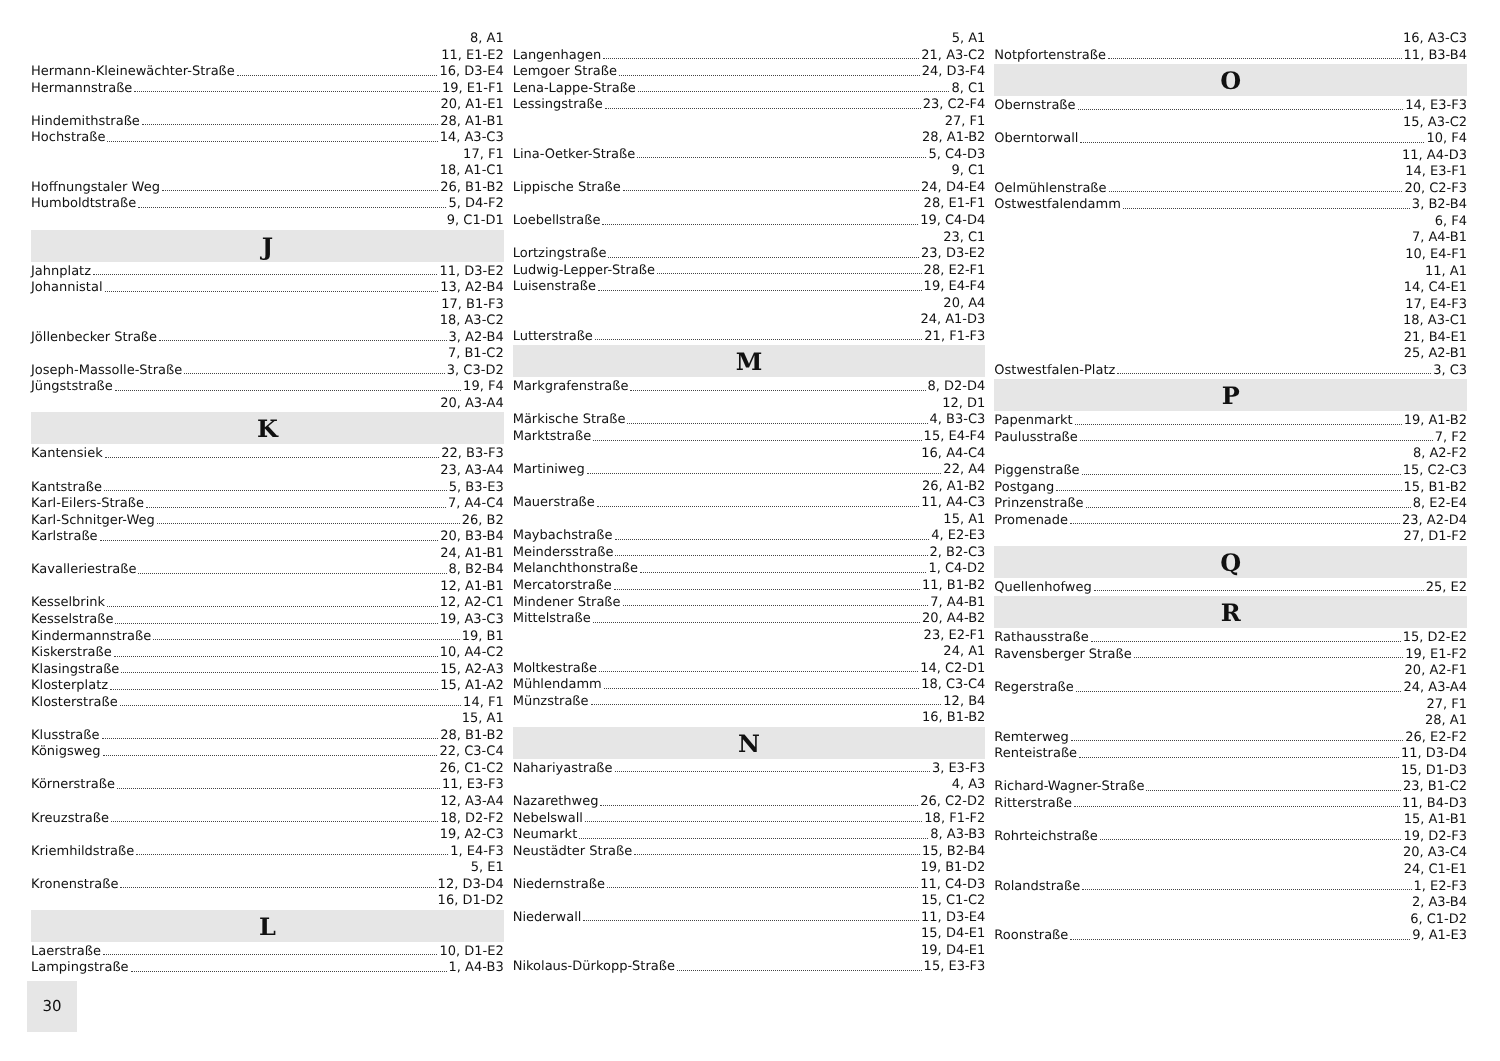8, A1
11, E1-E2
Hermann-Kleinewächter-Straße 16, D3-E4
Hermannstraße 19, E1-F1
20, A1-E1
Hindemithstraße 28, A1-B1
Hochstraße 14, A3-C3
17, F1
18, A1-C1
Hoffnungstaler Weg 26, B1-B2
Humboldtstraße 5, D4-F2
9, C1-D1
J
Jahnplatz 11, D3-E2
Johannistal 13, A2-B4
17, B1-F3
18, A3-C2
Jöllenbecker Straße 3, A2-B4
7, B1-C2
Joseph-Massolle-Straße 3, C3-D2
Jüngststraße 19, F4
20, A3-A4
K
Kantensiek 22, B3-F3
23, A3-A4
Kantstraße 5, B3-E3
Karl-Eilers-Straße 7, A4-C4
Karl-Schnitger-Weg 26, B2
Karlstraße 20, B3-B4
24, A1-B1
Kavalleriestraße 8, B2-B4
12, A1-B1
Kesselbrink 12, A2-C1
Kesselstraße 19, A3-C3
Kindermannstraße 19, B1
Kiskerstraße 10, A4-C2
Klasingstraße 15, A2-A3
Klosterplatz 15, A1-A2
Klosterstraße 14, F1
15, A1
Klusstraße 28, B1-B2
Königsweg 22, C3-C4
26, C1-C2
Körnerstraße 11, E3-F3
12, A3-A4
Kreuzstraße 18, D2-F2
19, A2-C3
Kriemhildstraße 1, E4-F3
5, E1
Kronenstraße 12, D3-D4
16, D1-D2
L
Laerstraße 10, D1-E2
Lampingstraße 1, A4-B3
5, A1
Langenhagen 21, A3-C2
Lemgoer Straße 24, D3-F4
Lena-Lappe-Straße 8, C1
Lessingstraße 23, C2-F4
27, F1
28, A1-B2
Lina-Oetker-Straße 5, C4-D3
9, C1
Lippische Straße 24, D4-E4
28, E1-F1
Loebellstraße 19, C4-D4
23, C1
Lortzingstraße 23, D3-E2
Ludwig-Lepper-Straße 28, E2-F1
Luisenstraße 19, E4-F4
20, A4
24, A1-D3
Lutterstraße 21, F1-F3
M
Markgrafenstraße 8, D2-D4
12, D1
Märkische Straße 4, B3-C3
Marktstraße 15, E4-F4
16, A4-C4
Martiniweg 22, A4
26, A1-B2
Mauerstraße 11, A4-C3
15, A1
Maybachstraße 4, E2-E3
Meindersstraße 2, B2-C3
Melanchthonstraße 1, C4-D2
Mercatorstraße 11, B1-B2
Mindener Straße 7, A4-B1
Mittelstraße 20, A4-B2
23, E2-F1
24, A1
Moltkestraße 14, C2-D1
Mühlendamm 18, C3-C4
Münzstraße 12, B4
16, B1-B2
N
Nahariyastraße 3, E3-F3
4, A3
Nazarethweg 26, C2-D2
Nebelswall 18, F1-F2
Neumarkt 8, A3-B3
Neustädter Straße 15, B2-B4
19, B1-D2
Niedernstraße 11, C4-D3
15, C1-C2
Niederwall 11, D3-E4
15, D4-E1
19, D4-E1
Nikolaus-Dürkopp-Straße 15, E3-F3
16, A3-C3
Notpfortenstraße 11, B3-B4
O
Obernstraße 14, E3-F3
15, A3-C2
Oberntorwall 10, F4
11, A4-D3
14, E3-F1
Oelmühlenstraße 20, C2-F3
Ostwestfalendamm 3, B2-B4
6, F4
7, A4-B1
10, E4-F1
11, A1
14, C4-E1
17, E4-F3
18, A3-C1
21, B4-E1
25, A2-B1
Ostwestfalen-Platz 3, C3
P
Papenmarkt 19, A1-B2
Paulusstraße 7, F2
8, A2-F2
Piggenstraße 15, C2-C3
Postgang 15, B1-B2
Prinzenstraße 8, E2-E4
Promenade 23, A2-D4
27, D1-F2
Q
Quellenhofweg 25, E2
R
Rathausstraße 15, D2-E2
Ravensberger Straße 19, E1-F2
20, A2-F1
Regerstraße 24, A3-A4
27, F1
28, A1
Remterweg 26, E2-F2
Renteistraße 11, D3-D4
15, D1-D3
Richard-Wagner-Straße 23, B1-C2
Ritterstraße 11, B4-D3
15, A1-B1
Rohrteichstraße 19, D2-F3
20, A3-C4
24, C1-E1
Rolandstraße 1, E2-F3
2, A3-B4
6, C1-D2
Roonstraße 9, A1-E3
30